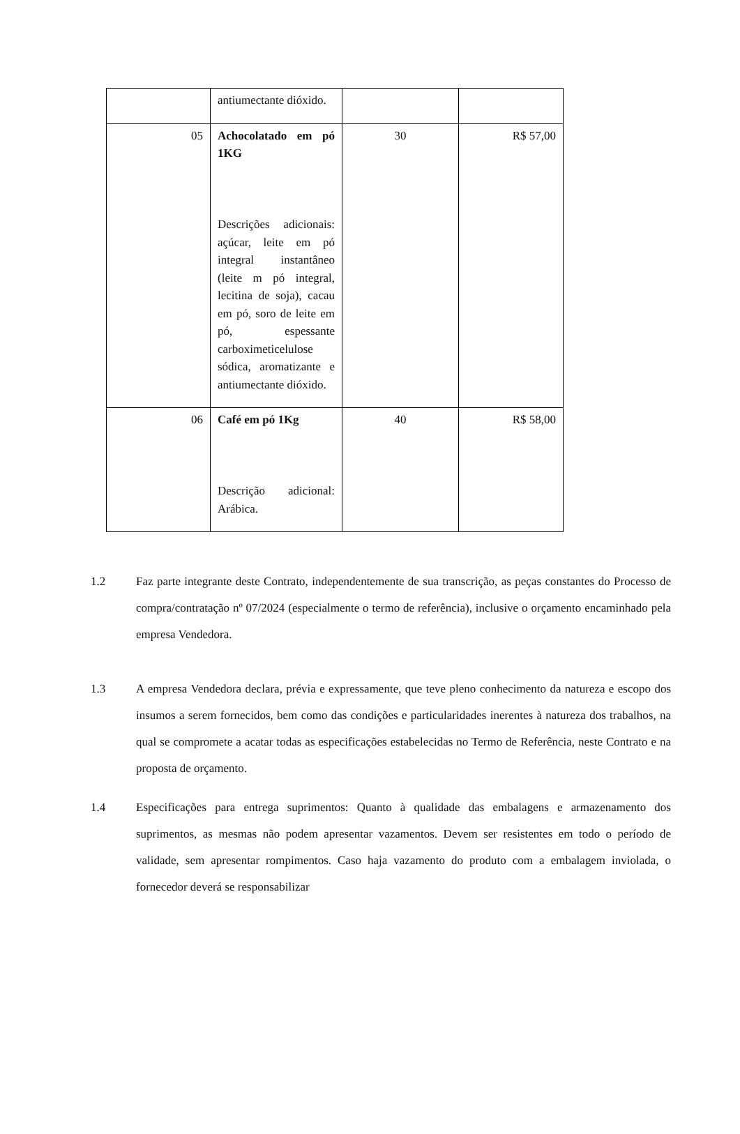| | antiumectante dióxido. | | |
| 05 | Achocolatado em pó 1KG Descrições adicionais: açúcar, leite em pó integral instantâneo (leite m pó integral, lecitina de soja), cacau em pó, soro de leite em pó, espessante carboximeticelulose sódica, aromatizante e antiumectante dióxido. | 30 | R$ 57,00 |
| 06 | Café em pó 1Kg Descrição adicional: Arábica. | 40 | R$ 58,00 |
1.2 Faz parte integrante deste Contrato, independentemente de sua transcrição, as peças constantes do Processo de compra/contratação nº 07/2024 (especialmente o termo de referência), inclusive o orçamento encaminhado pela empresa Vendedora.
1.3 A empresa Vendedora declara, prévia e expressamente, que teve pleno conhecimento da natureza e escopo dos insumos a serem fornecidos, bem como das condições e particularidades inerentes à natureza dos trabalhos, na qual se compromete a acatar todas as especificações estabelecidas no Termo de Referência, neste Contrato e na proposta de orçamento.
1.4 Especificações para entrega suprimentos: Quanto à qualidade das embalagens e armazenamento dos suprimentos, as mesmas não podem apresentar vazamentos. Devem ser resistentes em todo o período de validade, sem apresentar rompimentos. Caso haja vazamento do produto com a embalagem inviolada, o fornecedor deverá se responsabilizar